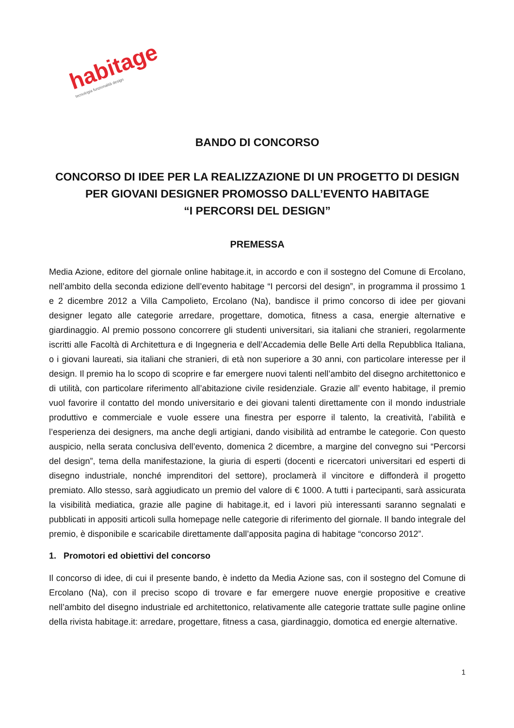habitage tecnologia funzionalità design
BANDO DI CONCORSO
CONCORSO DI IDEE PER LA REALIZZAZIONE DI UN PROGETTO DI DESIGN
PER GIOVANI DESIGNER PROMOSSO DALL’EVENTO HABITAGE
“I PERCORSI DEL DESIGN”
PREMESSA
Media Azione, editore del giornale online habitage.it, in accordo e con il sostegno del Comune di Ercolano, nell’ambito della seconda edizione dell’evento habitage “I percorsi del design”, in programma il prossimo 1 e 2 dicembre 2012 a Villa Campolieto, Ercolano (Na), bandisce il primo concorso di idee per giovani designer legato alle categorie arredare, progettare, domotica, fitness a casa, energie alternative e giardinaggio. Al premio possono concorrere gli studenti universitari, sia italiani che stranieri, regolarmente iscritti alle Facoltà di Architettura e di Ingegneria e dell’Accademia delle Belle Arti della Repubblica Italiana, o i giovani laureati, sia italiani che stranieri, di età non superiore a 30 anni, con particolare interesse per il design. Il premio ha lo scopo di scoprire e far emergere nuovi talenti nell’ambito del disegno architettonico e di utilità, con particolare riferimento all’abitazione civile residenziale. Grazie all’ evento habitage, il premio vuol favorire il contatto del mondo universitario e dei giovani talenti direttamente con il mondo industriale produttivo e commerciale e vuole essere una finestra per esporre il talento, la creatività, l’abilità e l’esperienza dei designers, ma anche degli artigiani, dando visibilità ad entrambe le categorie. Con questo auspicio, nella serata conclusiva dell’evento, domenica 2 dicembre, a margine del convegno sui “Percorsi del design”, tema della manifestazione, la giuria di esperti (docenti e ricercatori universitari ed esperti di disegno industriale, nonché imprenditori del settore), proclamerà il vincitore e diffonderà il progetto premiato. Allo stesso, sarà aggiudicato un premio del valore di € 1000. A tutti i partecipanti, sarà assicurata la visibilità mediatica, grazie alle pagine di habitage.it, ed i lavori più interessanti saranno segnalati e pubblicati in appositi articoli sulla homepage nelle categorie di riferimento del giornale. Il bando integrale del premio, è disponibile e scaricabile direttamente dall’apposita pagina di habitage “concorso 2012”.
1. Promotori ed obiettivi del concorso
Il concorso di idee, di cui il presente bando, è indetto da Media Azione sas, con il sostegno del Comune di Ercolano (Na), con il preciso scopo di trovare e far emergere nuove energie propositive e creative nell’ambito del disegno industriale ed architettonico, relativamente alle categorie trattate sulle pagine online della rivista habitage.it: arredare, progettare, fitness a casa, giardinaggio, domotica ed energie alternative.
1